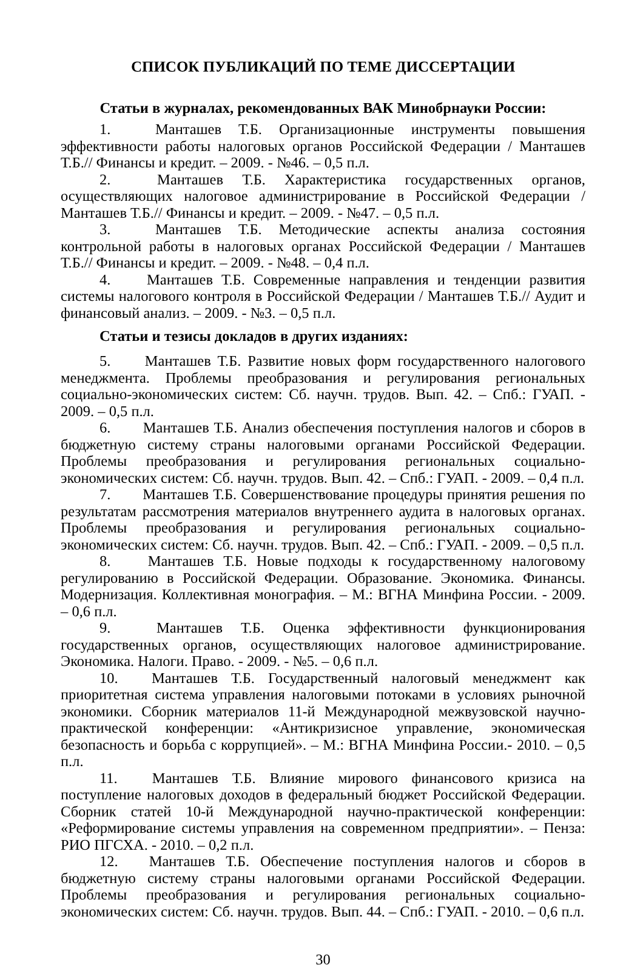СПИСОК ПУБЛИКАЦИЙ ПО ТЕМЕ ДИССЕРТАЦИИ
Статьи в журналах, рекомендованных ВАК Минобрнауки России:
1. Манташев Т.Б. Организационные инструменты повышения эффективности работы налоговых органов Российской Федерации / Манташев Т.Б.// Финансы и кредит. – 2009. - №46. – 0,5 п.л.
2. Манташев Т.Б. Характеристика государственных органов, осуществляющих налоговое администрирование в Российской Федерации / Манташев Т.Б.// Финансы и кредит. – 2009. - №47. – 0,5 п.л.
3. Манташев Т.Б. Методические аспекты анализа состояния контрольной работы в налоговых органах Российской Федерации / Манташев Т.Б.// Финансы и кредит. – 2009. - №48. – 0,4 п.л.
4. Манташев Т.Б. Современные направления и тенденции развития системы налогового контроля в Российской Федерации / Манташев Т.Б.// Аудит и финансовый анализ. – 2009. - №3. – 0,5 п.л.
Статьи и тезисы докладов в других изданиях:
5. Манташев Т.Б. Развитие новых форм государственного налогового менеджмента. Проблемы преобразования и регулирования региональных социально-экономических систем: Сб. научн. трудов. Вып. 42. – Спб.: ГУАП. - 2009. – 0,5 п.л.
6. Манташев Т.Б. Анализ обеспечения поступления налогов и сборов в бюджетную систему страны налоговыми органами Российской Федерации. Проблемы преобразования и регулирования региональных социально-экономических систем: Сб. научн. трудов. Вып. 42. – Спб.: ГУАП. - 2009. – 0,4 п.л.
7. Манташев Т.Б. Совершенствование процедуры принятия решения по результатам рассмотрения материалов внутреннего аудита в налоговых органах. Проблемы преобразования и регулирования региональных социально-экономических систем: Сб. научн. трудов. Вып. 42. – Спб.: ГУАП. - 2009. – 0,5 п.л.
8. Манташев Т.Б. Новые подходы к государственному налоговому регулированию в Российской Федерации. Образование. Экономика. Финансы. Модернизация. Коллективная монография. – М.: ВГНА Минфина России. - 2009. – 0,6 п.л.
9. Манташев Т.Б. Оценка эффективности функционирования государственных органов, осуществляющих налоговое администрирование. Экономика. Налоги. Право. - 2009. - №5. – 0,6 п.л.
10. Манташев Т.Б. Государственный налоговый менеджмент как приоритетная система управления налоговыми потоками в условиях рыночной экономики. Сборник материалов 11-й Международной межвузовской научно-практической конференции: «Антикризисное управление, экономическая безопасность и борьба с коррупцией». – М.: ВГНА Минфина России.- 2010. – 0,5 п.л.
11. Манташев Т.Б. Влияние мирового финансового кризиса на поступление налоговых доходов в федеральный бюджет Российской Федерации. Сборник статей 10-й Международной научно-практической конференции: «Реформирование системы управления на современном предприятии». – Пенза: РИО ПГСХА. - 2010. – 0,2 п.л.
12. Манташев Т.Б. Обеспечение поступления налогов и сборов в бюджетную систему страны налоговыми органами Российской Федерации. Проблемы преобразования и регулирования региональных социально-экономических систем: Сб. научн. трудов. Вып. 44. – Спб.: ГУАП. - 2010. – 0,6 п.л.
30